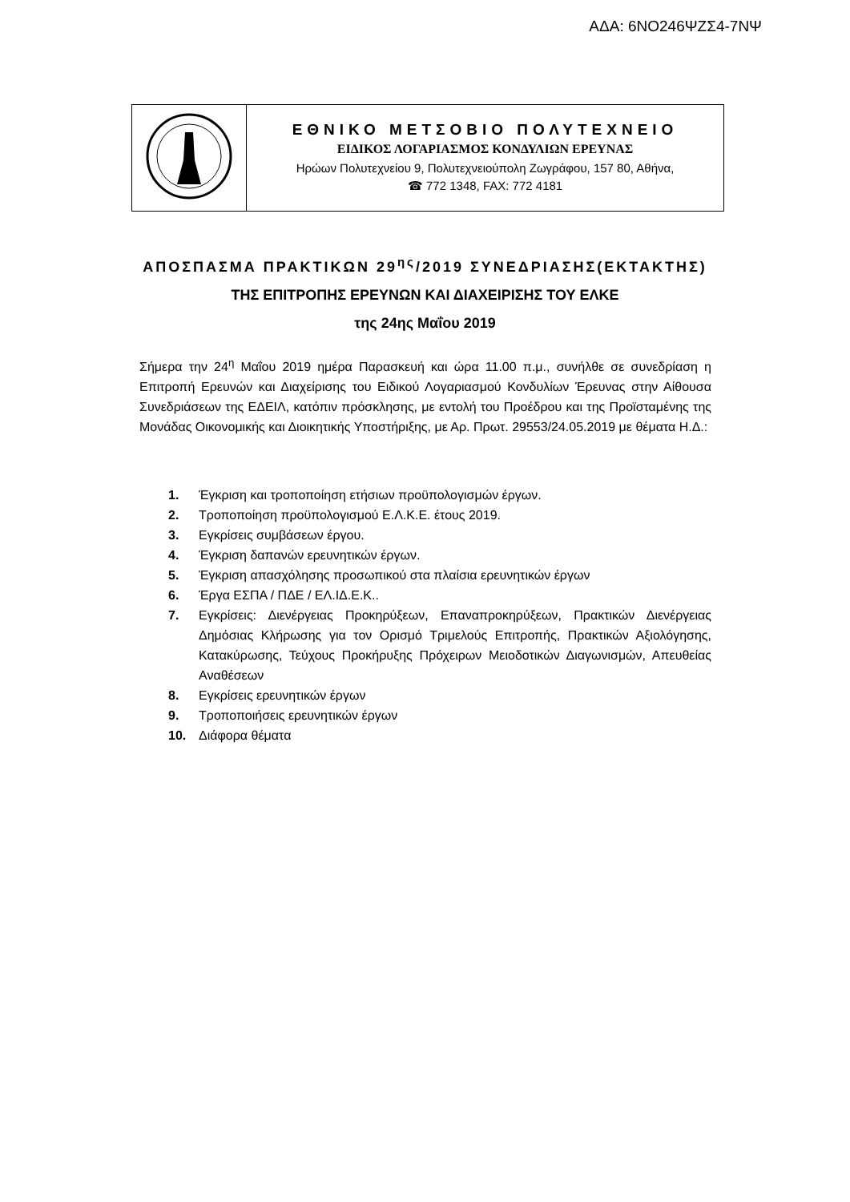ΑΔΑ: 6ΝΟ246ΨΖΣ4-7ΝΨ
| | ΕΘΝΙΚΟ ΜΕΤΣΟΒΙΟ ΠΟΛΥΤΕΧΝΕΙΟ ΕΙΔΙΚΟΣ ΛΟΓΑΡΙΑΣΜΟΣ ΚΟΝΔΥΛΙΩΝ ΕΡΕΥΝΑΣ Ηρώων Πολυτεχνείου 9, Πολυτεχνειούπολη Ζωγράφου, 157 80, Αθήνα, ☎ 772 1348, FAX: 772 4181 |
ΑΠΟΣΠΑΣΜΑ ΠΡΑΚΤΙΚΩΝ 29<sup>ης</sup>/2019 ΣΥΝΕΔΡΙΑΣΗΣ(ΕΚΤΑΚΤΗΣ)
ΤΗΣ ΕΠΙΤΡΟΠΗΣ ΕΡΕΥΝΩΝ ΚΑΙ ΔΙΑΧΕΙΡΙΣΗΣ ΤΟΥ ΕΛΚΕ
της 24ης Μαΐου 2019
Σήμερα την 24<sup>η</sup> Μαΐου 2019 ημέρα Παρασκευή και ώρα 11.00 π.μ., συνήλθε σε συνεδρίαση η Επιτροπή Ερευνών και Διαχείρισης του Ειδικού Λογαριασμού Κονδυλίων Έρευνας στην Αίθουσα Συνεδριάσεων της ΕΔΕΙΛ, κατόπιν πρόσκλησης, με εντολή του Προέδρου και της Προϊσταμένης της Μονάδας Οικονομικής και Διοικητικής Υποστήριξης, με Αρ. Πρωτ. 29553/24.05.2019 με θέματα Η.Δ.:
1. Έγκριση και τροποποίηση ετήσιων προϋπολογισμών έργων.
2. Τροποποίηση προϋπολογισμού Ε.Λ.Κ.Ε. έτους 2019.
3. Εγκρίσεις συμβάσεων έργου.
4. Έγκριση δαπανών ερευνητικών έργων.
5. Έγκριση απασχόλησης προσωπικού στα πλαίσια ερευνητικών έργων
6. Έργα ΕΣΠΑ / ΠΔΕ / ΕΛ.ΙΔ.Ε.Κ..
7. Εγκρίσεις: Διενέργειας Προκηρύξεων, Επαναπροκηρύξεων, Πρακτικών Διενέργειας Δημόσιας Κλήρωσης για τον Ορισμό Τριμελούς Επιτροπής, Πρακτικών Αξιολόγησης, Κατακύρωσης, Τεύχους Προκήρυξης Πρόχειρων Μειοδοτικών Διαγωνισμών, Απευθείας Αναθέσεων
8. Εγκρίσεις ερευνητικών έργων
9. Τροποποιήσεις ερευνητικών έργων
10. Διάφορα θέματα